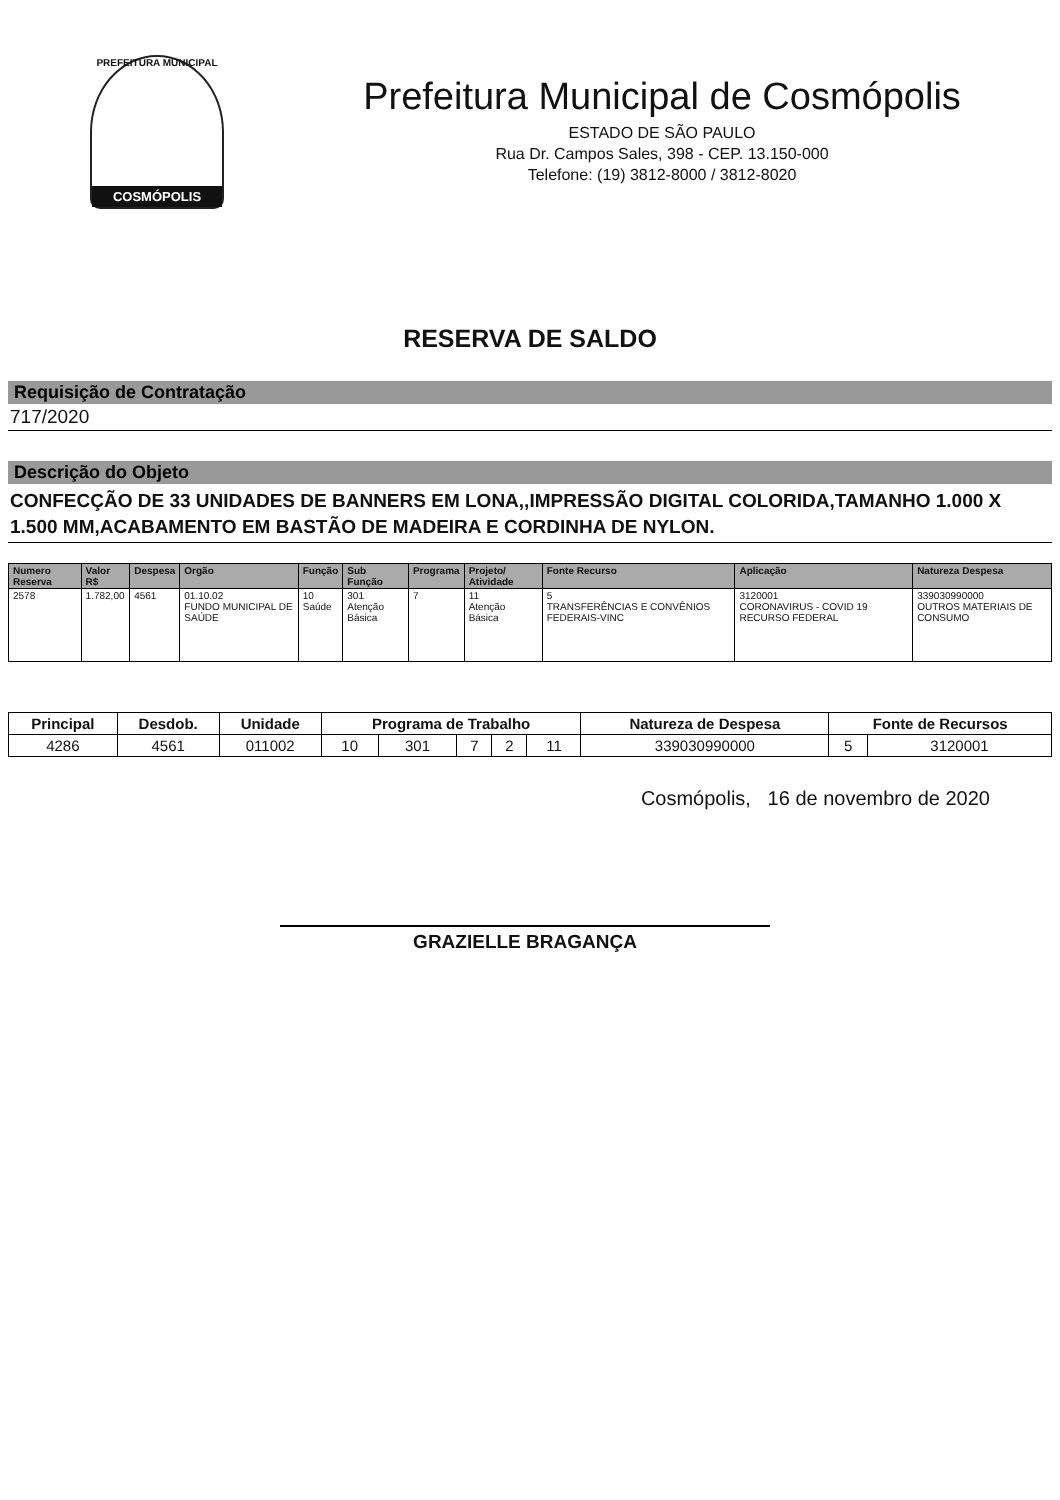PREFEITURA MUNICIPAL
COSMÓPOLIS
Prefeitura Municipal de Cosmópolis
ESTADO DE SÃO PAULO
Rua Dr. Campos Sales, 398 - CEP. 13.150-000
Telefone: (19) 3812-8000 / 3812-8020
RESERVA DE SALDO
Requisição de Contratação
717/2020
Descrição do Objeto
CONFECÇÃO DE 33 UNIDADES DE BANNERS EM LONA,,IMPRESSÃO DIGITAL COLORIDA,TAMANHO 1.000 X 1.500 MM,ACABAMENTO EM BASTÃO DE MADEIRA E CORDINHA DE NYLON.
| Numero Reserva | Valor R$ | Despesa | Orgão | Função | Sub Função | Programa | Projeto/ Atividade | Fonte Recurso | Aplicação | Natureza Despesa |
| --- | --- | --- | --- | --- | --- | --- | --- | --- | --- | --- |
| 2578 | 1.782,00 | 4561 | 01.10.02 FUNDO MUNICIPAL DE SAÚDE | 10 Saúde | 301 Atenção Básica | 7 | 11 Atenção Básica | 5 TRANSFERÊNCIAS E CONVÊNIOS FEDERAIS-VINC | 3120001 CORONAVIRUS - COVID 19 RECURSO FEDERAL | 339030990000 OUTROS MATERIAIS DE CONSUMO |
| Principal | Desdob. | Unidade | Programa de Trabalho | | | | | Natureza de Despesa | Fonte de Recursos | |
| --- | --- | --- | --- | --- | --- | --- | --- | --- | --- | --- |
| 4286 | 4561 | 011002 | 10 | 301 | 7 | 2 | 11 | 339030990000 | 5 | 3120001 |
Cosmópolis, 16 de novembro de 2020
GRAZIELLE BRAGANÇA